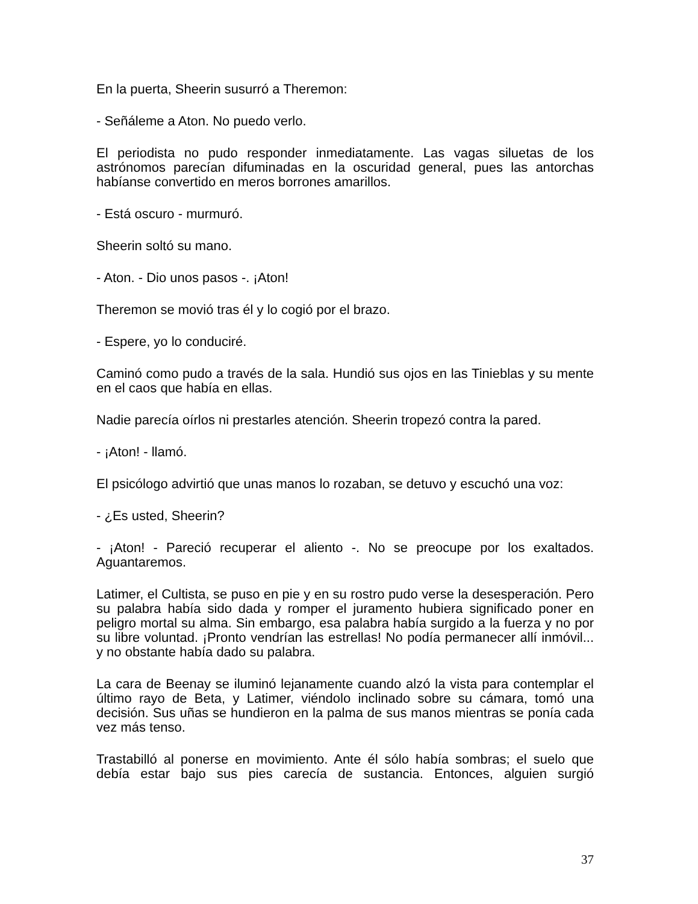En la puerta, Sheerin susurró a Theremon:
- Señáleme a Aton. No puedo verlo.
El periodista no pudo responder inmediatamente. Las vagas siluetas de los astrónomos parecían difuminadas en la oscuridad general, pues las antorchas habíanse convertido en meros borrones amarillos.
- Está oscuro - murmuró.
Sheerin soltó su mano.
- Aton. - Dio unos pasos -. ¡Aton!
Theremon se movió tras él y lo cogió por el brazo.
- Espere, yo lo conduciré.
Caminó como pudo a través de la sala. Hundió sus ojos en las Tinieblas y su mente en el caos que había en ellas.
Nadie parecía oírlos ni prestarles atención. Sheerin tropezó contra la pared.
- ¡Aton! - llamó.
El psicólogo advirtió que unas manos lo rozaban, se detuvo y escuchó una voz:
- ¿Es usted, Sheerin?
- ¡Aton! - Pareció recuperar el aliento -. No se preocupe por los exaltados. Aguantaremos.
Latimer, el Cultista, se puso en pie y en su rostro pudo verse la desesperación. Pero su palabra había sido dada y romper el juramento hubiera significado poner en peligro mortal su alma. Sin embargo, esa palabra había surgido a la fuerza y no por su libre voluntad. ¡Pronto vendrían las estrellas! No podía permanecer allí inmóvil... y no obstante había dado su palabra.
La cara de Beenay se iluminó lejanamente cuando alzó la vista para contemplar el último rayo de Beta, y Latimer, viéndolo inclinado sobre su cámara, tomó una decisión. Sus uñas se hundieron en la palma de sus manos mientras se ponía cada vez más tenso.
Trastabilló al ponerse en movimiento. Ante él sólo había sombras; el suelo que debía estar bajo sus pies carecía de sustancia. Entonces, alguien surgió
37